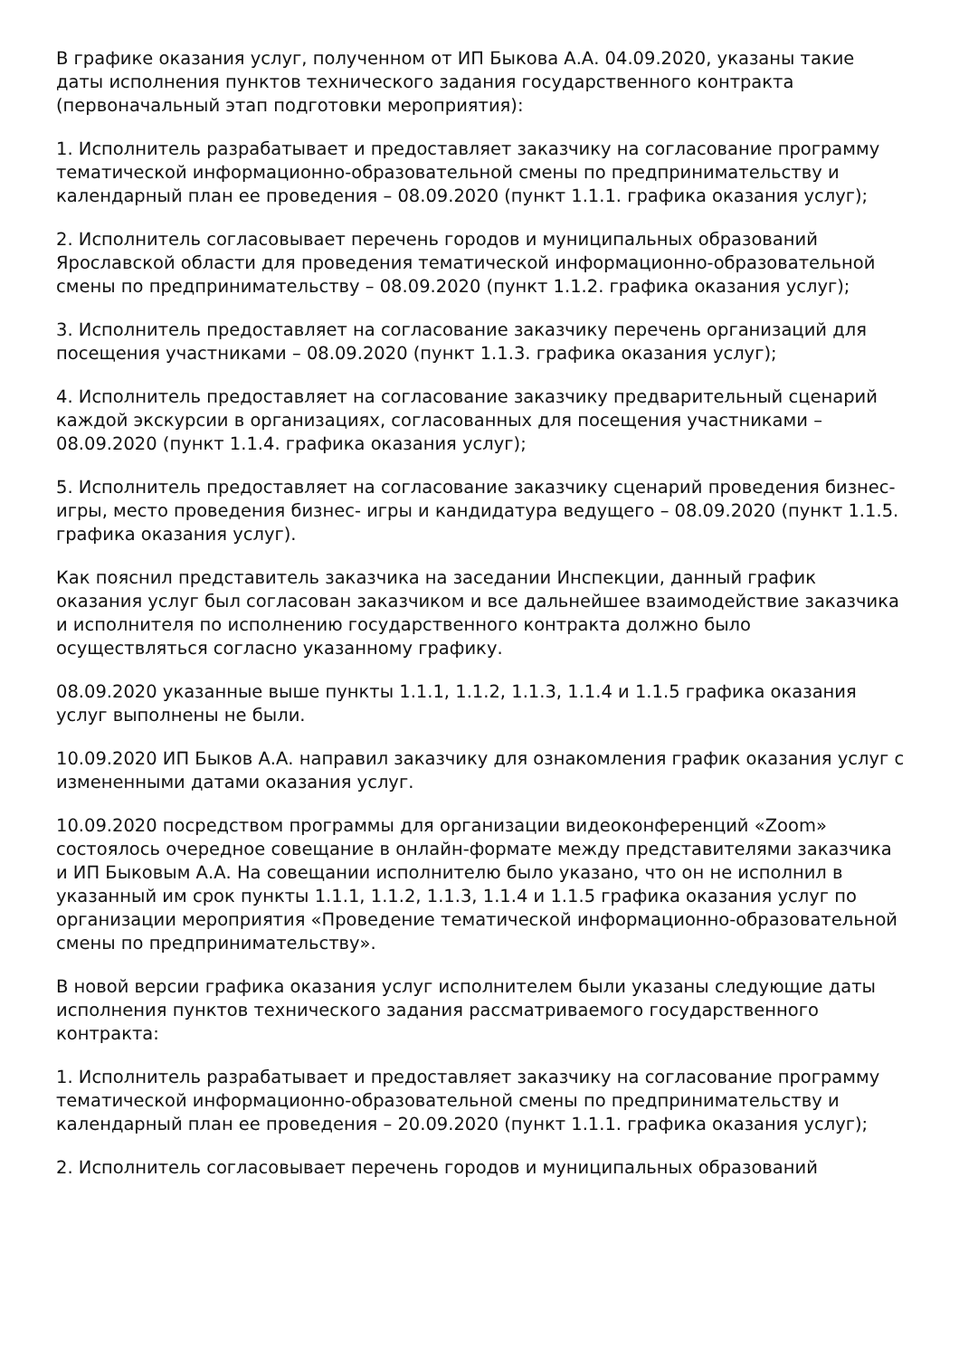В графике оказания услуг, полученном от ИП Быкова А.А. 04.09.2020, указаны такие даты исполнения пунктов технического задания государственного контракта (первоначальный этап подготовки мероприятия):
1. Исполнитель разрабатывает и предоставляет заказчику на согласование программу тематической информационно-образовательной смены по предпринимательству и календарный план ее проведения – 08.09.2020 (пункт 1.1.1. графика оказания услуг);
2. Исполнитель согласовывает перечень городов и муниципальных образований Ярославской области для проведения тематической информационно-образовательной смены по предпринимательству – 08.09.2020 (пункт 1.1.2. графика оказания услуг);
3. Исполнитель предоставляет на согласование заказчику перечень организаций для посещения участниками – 08.09.2020 (пункт 1.1.3. графика оказания услуг);
4. Исполнитель предоставляет на согласование заказчику предварительный сценарий каждой экскурсии в организациях, согласованных для посещения участниками – 08.09.2020 (пункт 1.1.4. графика оказания услуг);
5. Исполнитель предоставляет на согласование заказчику сценарий проведения бизнес- игры, место проведения бизнес- игры и кандидатура ведущего – 08.09.2020 (пункт 1.1.5. графика оказания услуг).
Как пояснил представитель заказчика на заседании Инспекции, данный график оказания услуг был согласован заказчиком и все дальнейшее взаимодействие заказчика и исполнителя по исполнению государственного контракта должно было осуществляться согласно указанному графику.
08.09.2020 указанные выше пункты 1.1.1, 1.1.2, 1.1.3, 1.1.4 и 1.1.5 графика оказания услуг выполнены не были.
10.09.2020 ИП Быков А.А. направил заказчику для ознакомления график оказания услуг с измененными датами оказания услуг.
10.09.2020 посредством программы для организации видеоконференций «Zoom» состоялось очередное совещание в онлайн-формате между представителями заказчика и ИП Быковым А.А. На совещании исполнителю было указано, что он не исполнил в указанный им срок пункты 1.1.1, 1.1.2, 1.1.3, 1.1.4 и 1.1.5 графика оказания услуг по организации мероприятия «Проведение тематической информационно-образовательной смены по предпринимательству».
В новой версии графика оказания услуг исполнителем были указаны следующие даты исполнения пунктов технического задания рассматриваемого государственного контракта:
1. Исполнитель разрабатывает и предоставляет заказчику на согласование программу тематической информационно-образовательной смены по предпринимательству и календарный план ее проведения – 20.09.2020 (пункт 1.1.1. графика оказания услуг);
2. Исполнитель согласовывает перечень городов и муниципальных образований